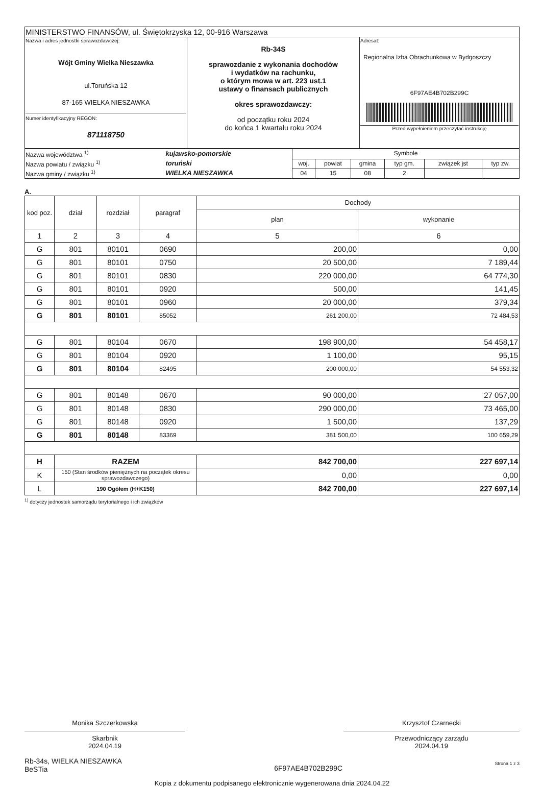| MINISTERSTWO FINANSÓW, ul. Świętokrzyska 12, 00-916 Warszawa | | |
| Nazwa i adres jednostki sprawozdawczej: Wójt Gminy Wielka Nieszawka ul.Toruńska 12 87-165 WIELKA NIESZAWKA Numer identyfikacyjny REGON: 871118750 | Rb-34S sprawozdanie z wykonania dochodów i wydatków na rachunku, o którym mowa w art. 223 ust.1 ustawy o finansach publicznych okres sprawozdawczy: od początku roku 2024 do końca 1 kwartału roku 2024 | Adresat: Regionalna Izba Obrachunkowa w Bydgoszczy 6F97AE4B702B299C Przed wypełnieniem przeczytać instrukcję |
| Nazwa województwa <sup>1)</sup> | kujawsko-pomorskie | Symbole | | | | | |
| Nazwa powiatu / związku <sup>1)</sup> | toruński | woj. | powiat | gmina | typ gm. | związek jst | typ zw. |
| Nazwa gminy / związku <sup>1)</sup> | WIELKA NIESZAWKA | 04 | 15 | 08 | 2 | | |
A.
| kod poz. | dział | rozdział | paragraf | Dochody | |
| --- | --- | --- | --- | --- | --- |
| | | | | plan | wykonanie |
| 1 | 2 | 3 | 4 | 5 | 6 |
| G | 801 | 80101 | 0690 | 200,00 | 0,00 |
| G | 801 | 80101 | 0750 | 20 500,00 | 7 189,44 |
| G | 801 | 80101 | 0830 | 220 000,00 | 64 774,30 |
| G | 801 | 80101 | 0920 | 500,00 | 141,45 |
| G | 801 | 80101 | 0960 | 20 000,00 | 379,34 |
| G | 801 | 80101 | 85052 | 261 200,00 | 72 484,53 |
| G | 801 | 80104 | 0670 | 198 900,00 | 54 458,17 |
| G | 801 | 80104 | 0920 | 1 100,00 | 95,15 |
| G | 801 | 80104 | 82495 | 200 000,00 | 54 553,32 |
| G | 801 | 80148 | 0670 | 90 000,00 | 27 057,00 |
| G | 801 | 80148 | 0830 | 290 000,00 | 73 465,00 |
| G | 801 | 80148 | 0920 | 1 500,00 | 137,29 |
| G | 801 | 80148 | 83369 | 381 500,00 | 100 659,29 |
| H | RAZEM | | | 842 700,00 | 227 697,14 |
| K | 150 (Stan środków pieniężnych na początek okresu sprawozdawczego) | | | 0,00 | 0,00 |
| L | 190 Ogółem (H+K150) | | | 842 700,00 | 227 697,14 |
<sup>1)</sup> dotyczy jednostek samorządu terytorialnego i ich związków
Monika Szczerkowska
Skarbnik
2024.04.19
Krzysztof Czarnecki
Przewodniczący zarządu
2024.04.19
Rb-34s, WIELKA NIESZAWKA
BeSTia
6F97AE4B702B299C
Strona 1 z 3
Kopia z dokumentu podpisanego elektronicznie wygenerowana dnia 2024.04.22